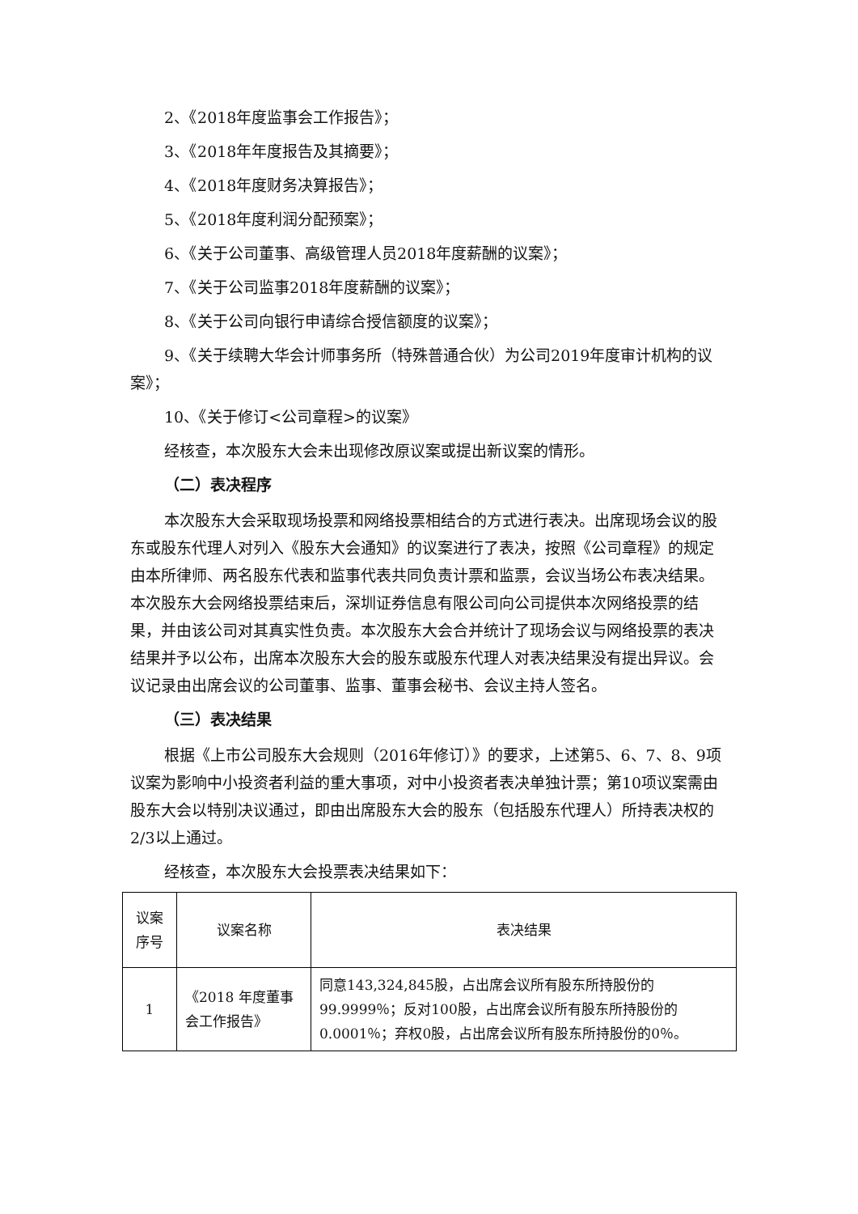2、《2018年度监事会工作报告》；
3、《2018年年度报告及其摘要》；
4、《2018年度财务决算报告》；
5、《2018年度利润分配预案》；
6、《关于公司董事、高级管理人员2018年度薪酬的议案》；
7、《关于公司监事2018年度薪酬的议案》；
8、《关于公司向银行申请综合授信额度的议案》；
9、《关于续聘大华会计师事务所（特殊普通合伙）为公司2019年度审计机构的议案》；
10、《关于修订<公司章程>的议案》
经核查，本次股东大会未出现修改原议案或提出新议案的情形。
（二）表决程序
本次股东大会采取现场投票和网络投票相结合的方式进行表决。出席现场会议的股东或股东代理人对列入《股东大会通知》的议案进行了表决，按照《公司章程》的规定由本所律师、两名股东代表和监事代表共同负责计票和监票，会议当场公布表决结果。本次股东大会网络投票结束后，深圳证券信息有限公司向公司提供本次网络投票的结果，并由该公司对其真实性负责。本次股东大会合并统计了现场会议与网络投票的表决结果并予以公布，出席本次股东大会的股东或股东代理人对表决结果没有提出异议。会议记录由出席会议的公司董事、监事、董事会秘书、会议主持人签名。
（三）表决结果
根据《上市公司股东大会规则（2016年修订）》的要求，上述第5、6、7、8、9项议案为影响中小投资者利益的重大事项，对中小投资者表决单独计票；第10项议案需由股东大会以特别决议通过，即由出席股东大会的股东（包括股东代理人）所持表决权的2/3以上通过。
经核查，本次股东大会投票表决结果如下：
| 议案序号 | 议案名称 | 表决结果 |
| --- | --- | --- |
| 1 | 《2018 年度董事会工作报告》 | 同意143,324,845股，占出席会议所有股东所持股份的99.9999％；反对100股，占出席会议所有股东所持股份的0.0001％；弃权0股，占出席会议所有股东所持股份的0％。 |